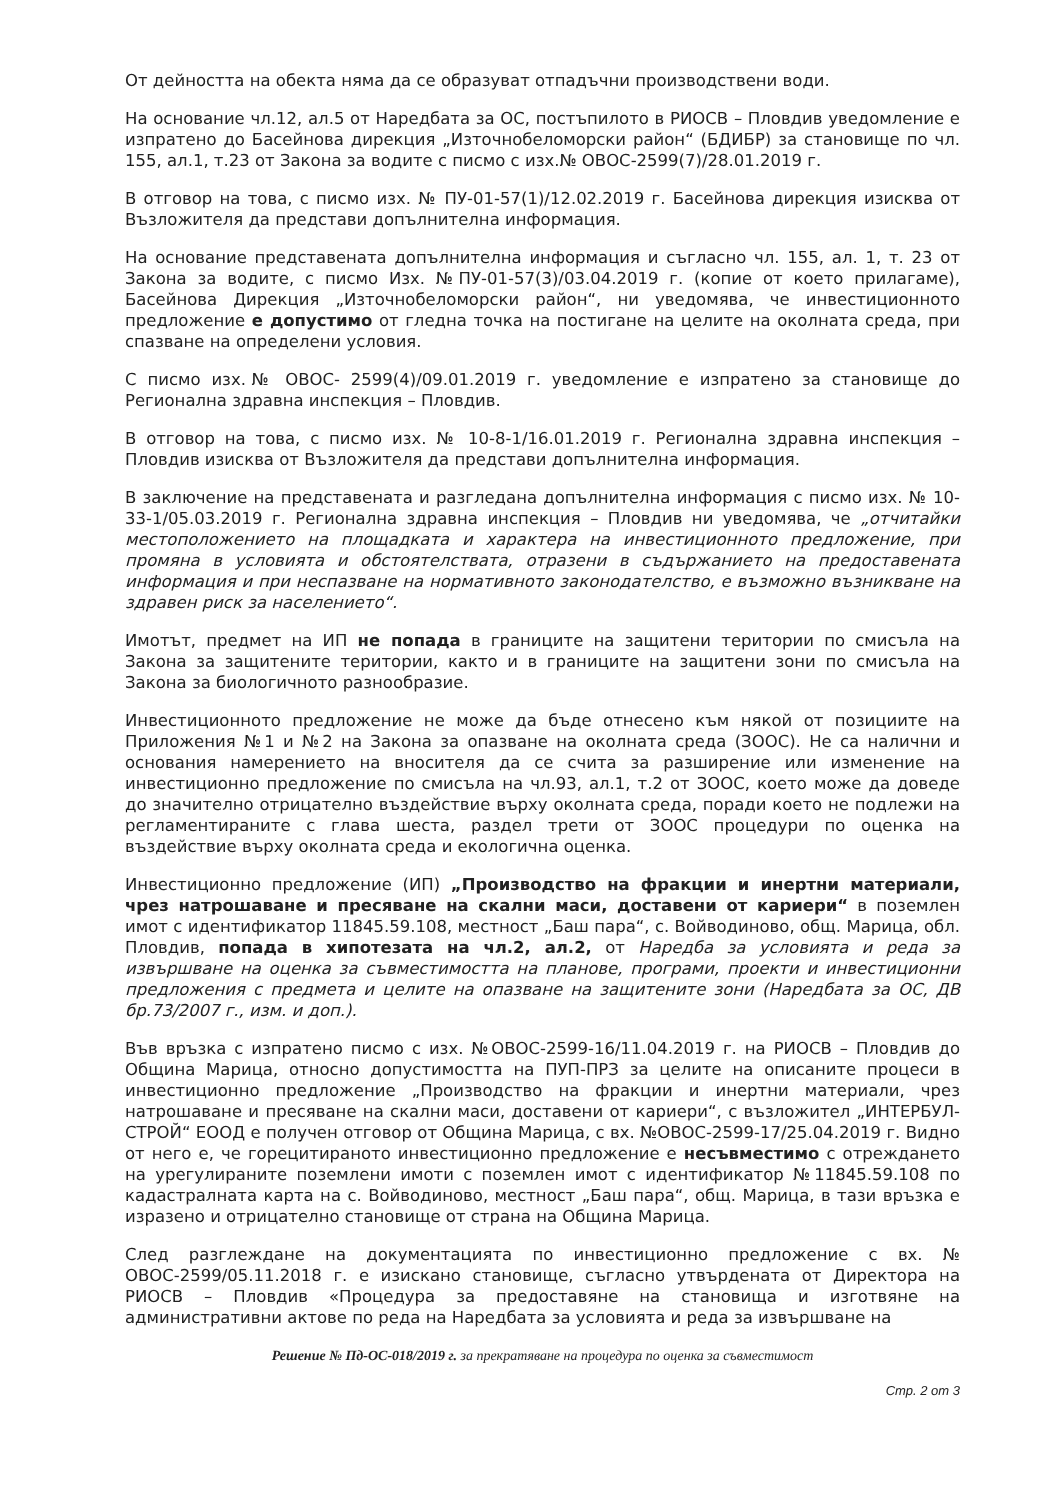От дейността на обекта няма да се образуват отпадъчни производствени води.
На основание чл.12, ал.5 от Наредбата за ОС, постъпилото в РИОСВ – Пловдив уведомление е изпратено до Басейнова дирекция „Източнобеломорски район“ (БДИБР) за становище по чл. 155, ал.1, т.23 от Закона за водите с писмо с изх.№ ОВОС-2599(7)/28.01.2019 г.
В отговор на това, с писмо изх. № ПУ-01-57(1)/12.02.2019 г. Басейнова дирекция изисква от Възложителя да представи допълнителна информация.
На основание представената допълнителна информация и съгласно чл. 155, ал. 1, т. 23 от Закона за водите, с писмо Изх. №ПУ-01-57(3)/03.04.2019 г. (копие от което прилагаме), Басейнова Дирекция „Източнобеломорски район“, ни уведомява, че инвестиционното предложение е допустимо от гледна точка на постигане на целите на околната среда, при спазване на определени условия.
С писмо изх.№ ОВОС- 2599(4)/09.01.2019 г. уведомление е изпратено за становище до Регионална здравна инспекция – Пловдив.
В отговор на това, с писмо изх. № 10-8-1/16.01.2019 г. Регионална здравна инспекция – Пловдив изисква от Възложителя да представи допълнителна информация.
В заключение на представената и разгледана допълнителна информация с писмо изх. № 10-33-1/05.03.2019 г. Регионална здравна инспекция – Пловдив ни уведомява, че „отчитайки местоположението на площадката и характера на инвестиционното предложение, при промяна в условията и обстоятелствата, отразени в съдържанието на предоставената информация и при неспазване на нормативното законодателство, е възможно възникване на здравен риск за населението“.
Имотът, предмет на ИП не попада в границите на защитени територии по смисъла на Закона за защитените територии, както и в границите на защитени зони по смисъла на Закона за биологичното разнообразие.
Инвестиционното предложение не може да бъде отнесено към някой от позициите на Приложения №1 и №2 на Закона за опазване на околната среда (ЗООС). Не са налични и основания намерението на вносителя да се счита за разширение или изменение на инвестиционно предложение по смисъла на чл.93, ал.1, т.2 от ЗООС, което може да доведе до значително отрицателно въздействие върху околната среда, поради което не подлежи на регламентираните с глава шеста, раздел трети от ЗООС процедури по оценка на въздействие върху околната среда и екологична оценка.
Инвестиционно предложение (ИП) „Производство на фракции и инертни материали, чрез натрошаване и пресяване на скални маси, доставени от кариери“ в поземлен имот с идентификатор 11845.59.108, местност „Баш пара“, с. Войводиново, общ. Марица, обл. Пловдив, попада в хипотезата на чл.2, ал.2, от Наредба за условията и реда за извършване на оценка за съвместимостта на планове, програми, проекти и инвестиционни предложения с предмета и целите на опазване на защитените зони (Наредбата за ОС, ДВ бр.73/2007 г., изм. и доп.).
Във връзка с изпратено писмо с изх. №ОВОС-2599-16/11.04.2019 г. на РИОСВ – Пловдив до Община Марица, относно допустимостта на ПУП-ПРЗ за целите на описаните процеси в инвестиционно предложение „Производство на фракции и инертни материали, чрез натрошаване и пресяване на скални маси, доставени от кариери“, с възложител „ИНТЕРБУЛ-СТРОЙ“ ЕООД е получен отговор от Община Марица, с вх. №ОВОС-2599-17/25.04.2019 г. Видно от него е, че горецитираното инвестиционно предложение е несъвместимо с отреждането на урегулираните поземлени имоти с поземлен имот с идентификатор №11845.59.108 по кадастралната карта на с. Войводиново, местност „Баш пара“, общ. Марица, в тази връзка е изразено и отрицателно становище от страна на Община Марица.
След разглеждане на документацията по инвестиционно предложение с вх. № ОВОС-2599/05.11.2018 г. е изискано становище, съгласно утвърдената от Директора на РИОСВ – Пловдив «Процедура за предоставяне на становища и изготвяне на административни актове по реда на Наредбата за условията и реда за извършване на
Решение № Пд-ОС-018/2019 г. за прекратяване на процедура по оценка за съвместимост
Стр. 2 от 3